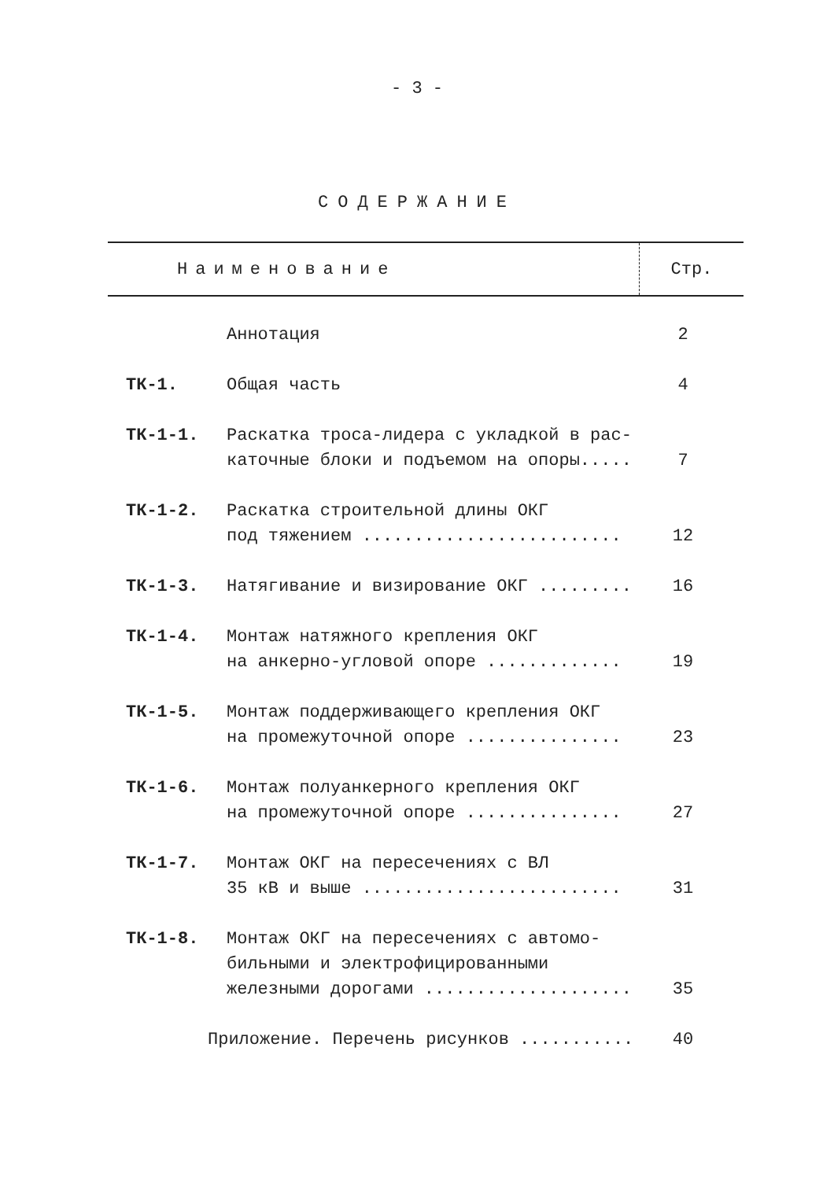- 3 -
СОДЕРЖАНИЕ
| Наименование | Стр. |
| --- | --- |
| | Аннотация | 2 |
| ТК-1. | Общая часть | 4 |
| ТК-1-1. | Раскатка троса-лидера с укладкой в рас- каточные блоки и подъемом на опоры..... | 7 |
| ТК-1-2. | Раскатка строительной длины ОКГ под тяжением ......................... | 12 |
| ТК-1-3. | Натягивание и визирование ОКГ ......... | 16 |
| ТК-1-4. | Монтаж натяжного крепления ОКГ на анкерно-угловой опоре ............. | 19 |
| ТК-1-5. | Монтаж поддерживающего крепления ОКГ на промежуточной опоре ............... | 23 |
| ТК-1-6. | Монтаж полуанкерного крепления ОКГ на промежуточной опоре ............... | 27 |
| ТК-1-7. | Монтаж ОКГ на пересечениях с ВЛ 35 кВ и выше ......................... | 31 |
| ТК-1-8. | Монтаж ОКГ на пересечениях с автомо- бильными и электрофицированными железными дорогами .................... | 35 |
| Приложение. Перечень рисунков ........... | | 40 |